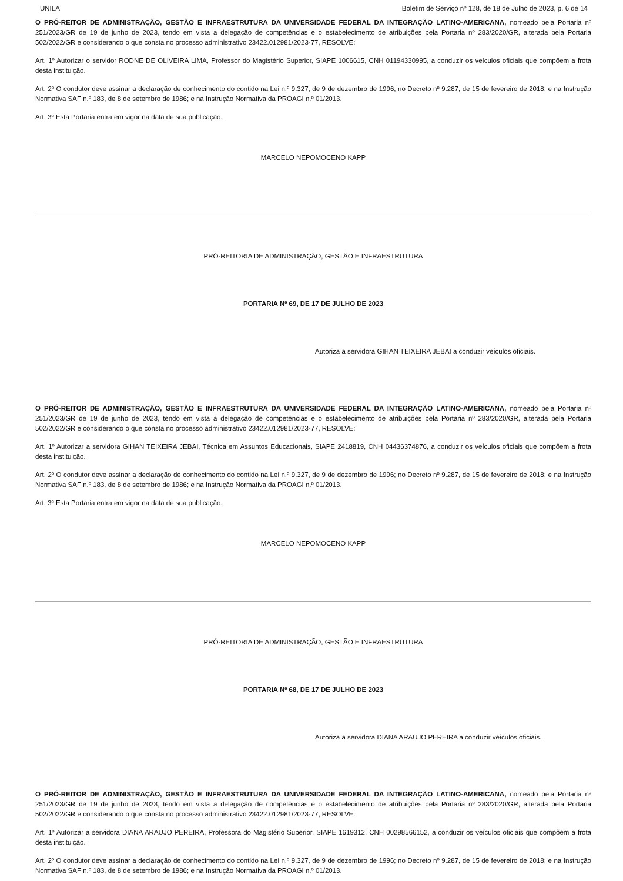UNILA Boletim de Serviço nº 128, de 18 de Julho de 2023, p. 6 de 14
O PRÓ-REITOR DE ADMINISTRAÇÃO, GESTÃO E INFRAESTRUTURA DA UNIVERSIDADE FEDERAL DA INTEGRAÇÃO LATINO-AMERICANA, nomeado pela Portaria nº 251/2023/GR de 19 de junho de 2023, tendo em vista a delegação de competências e o estabelecimento de atribuições pela Portaria nº 283/2020/GR, alterada pela Portaria 502/2022/GR e considerando o que consta no processo administrativo 23422.012981/2023-77, RESOLVE:
Art. 1º Autorizar o servidor RODNE DE OLIVEIRA LIMA, Professor do Magistério Superior, SIAPE 1006615, CNH 01194330995, a conduzir os veículos oficiais que compõem a frota desta instituição.
Art. 2º O condutor deve assinar a declaração de conhecimento do contido na Lei n.º 9.327, de 9 de dezembro de 1996; no Decreto nº 9.287, de 15 de fevereiro de 2018; e na Instrução Normativa SAF n.º 183, de 8 de setembro de 1986; e na Instrução Normativa da PROAGI n.º 01/2013.
Art. 3º Esta Portaria entra em vigor na data de sua publicação.
MARCELO NEPOMOCENO KAPP
PRÓ-REITORIA DE ADMINISTRAÇÃO, GESTÃO E INFRAESTRUTURA
PORTARIA Nº 69, DE 17 DE JULHO DE 2023
Autoriza a servidora GIHAN TEIXEIRA JEBAI a conduzir veículos oficiais.
O PRÓ-REITOR DE ADMINISTRAÇÃO, GESTÃO E INFRAESTRUTURA DA UNIVERSIDADE FEDERAL DA INTEGRAÇÃO LATINO-AMERICANA, nomeado pela Portaria nº 251/2023/GR de 19 de junho de 2023, tendo em vista a delegação de competências e o estabelecimento de atribuições pela Portaria nº 283/2020/GR, alterada pela Portaria 502/2022/GR e considerando o que consta no processo administrativo 23422.012981/2023-77, RESOLVE:
Art. 1º Autorizar a servidora GIHAN TEIXEIRA JEBAI, Técnica em Assuntos Educacionais, SIAPE 2418819, CNH 04436374876, a conduzir os veículos oficiais que compõem a frota desta instituição.
Art. 2º O condutor deve assinar a declaração de conhecimento do contido na Lei n.º 9.327, de 9 de dezembro de 1996; no Decreto nº 9.287, de 15 de fevereiro de 2018; e na Instrução Normativa SAF n.º 183, de 8 de setembro de 1986; e na Instrução Normativa da PROAGI n.º 01/2013.
Art. 3º Esta Portaria entra em vigor na data de sua publicação.
MARCELO NEPOMOCENO KAPP
PRÓ-REITORIA DE ADMINISTRAÇÃO, GESTÃO E INFRAESTRUTURA
PORTARIA Nº 68, DE 17 DE JULHO DE 2023
Autoriza a servidora DIANA ARAUJO PEREIRA a conduzir veículos oficiais.
O PRÓ-REITOR DE ADMINISTRAÇÃO, GESTÃO E INFRAESTRUTURA DA UNIVERSIDADE FEDERAL DA INTEGRAÇÃO LATINO-AMERICANA, nomeado pela Portaria nº 251/2023/GR de 19 de junho de 2023, tendo em vista a delegação de competências e o estabelecimento de atribuições pela Portaria nº 283/2020/GR, alterada pela Portaria 502/2022/GR e considerando o que consta no processo administrativo 23422.012981/2023-77, RESOLVE:
Art. 1º Autorizar a servidora DIANA ARAUJO PEREIRA, Professora do Magistério Superior, SIAPE 1619312, CNH 00298566152, a conduzir os veículos oficiais que compõem a frota desta instituição.
Art. 2º O condutor deve assinar a declaração de conhecimento do contido na Lei n.º 9.327, de 9 de dezembro de 1996; no Decreto nº 9.287, de 15 de fevereiro de 2018; e na Instrução Normativa SAF n.º 183, de 8 de setembro de 1986; e na Instrução Normativa da PROAGI n.º 01/2013.